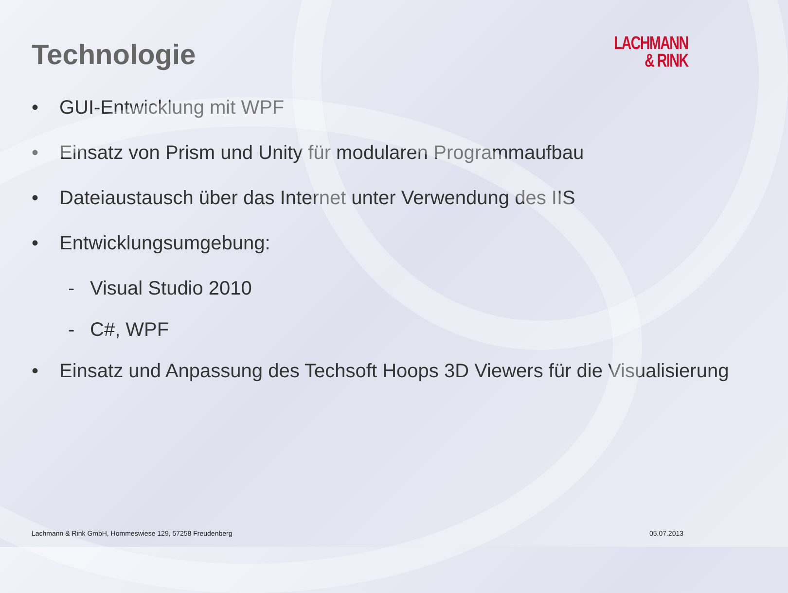Technologie
LACHMANN
& RINK
• GUI-Entwicklung mit WPF
• Einsatz von Prism und Unity für modularen Programmaufbau
• Dateiaustausch über das Internet unter Verwendung des IIS
• Entwicklungsumgebung:
- Visual Studio 2010
- C#, WPF
• Einsatz und Anpassung des Techsoft Hoops 3D Viewers für die Visualisierung
Lachmann & Rink GmbH, Hommeswiese 129, 57258 Freudenberg 05.07.2013